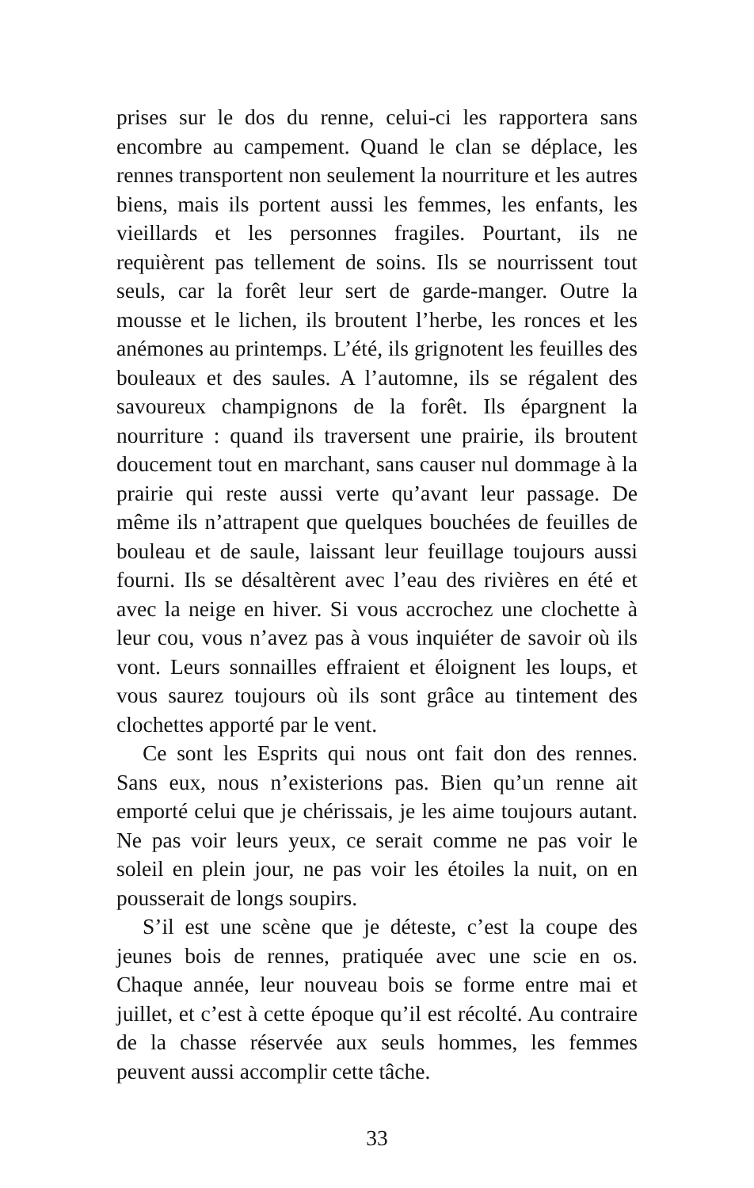prises sur le dos du renne, celui-ci les rapportera sans encombre au campement. Quand le clan se déplace, les rennes transportent non seulement la nourriture et les autres biens, mais ils portent aussi les femmes, les enfants, les vieillards et les personnes fragiles. Pourtant, ils ne requièrent pas tellement de soins. Ils se nourrissent tout seuls, car la forêt leur sert de garde-manger. Outre la mousse et le lichen, ils broutent l’herbe, les ronces et les anémones au printemps. L’été, ils grignotent les feuilles des bouleaux et des saules. A l’automne, ils se régalent des savoureux champignons de la forêt. Ils épargnent la nourriture : quand ils traversent une prairie, ils broutent doucement tout en marchant, sans causer nul dommage à la prairie qui reste aussi verte qu’avant leur passage. De même ils n’attrapent que quelques bouchées de feuilles de bouleau et de saule, laissant leur feuillage toujours aussi fourni. Ils se désaltèrent avec l’eau des rivières en été et avec la neige en hiver. Si vous accrochez une clochette à leur cou, vous n’avez pas à vous inquiéter de savoir où ils vont. Leurs sonnailles effraient et éloignent les loups, et vous saurez toujours où ils sont grâce au tintement des clochettes apporté par le vent.
Ce sont les Esprits qui nous ont fait don des rennes. Sans eux, nous n’existerions pas. Bien qu’un renne ait emporté celui que je chérissais, je les aime toujours autant. Ne pas voir leurs yeux, ce serait comme ne pas voir le soleil en plein jour, ne pas voir les étoiles la nuit, on en pousserait de longs soupirs.
S’il est une scène que je déteste, c’est la coupe des jeunes bois de rennes, pratiquée avec une scie en os. Chaque année, leur nouveau bois se forme entre mai et juillet, et c’est à cette époque qu’il est récolté. Au contraire de la chasse réservée aux seuls hommes, les femmes peuvent aussi accomplir cette tâche.
33